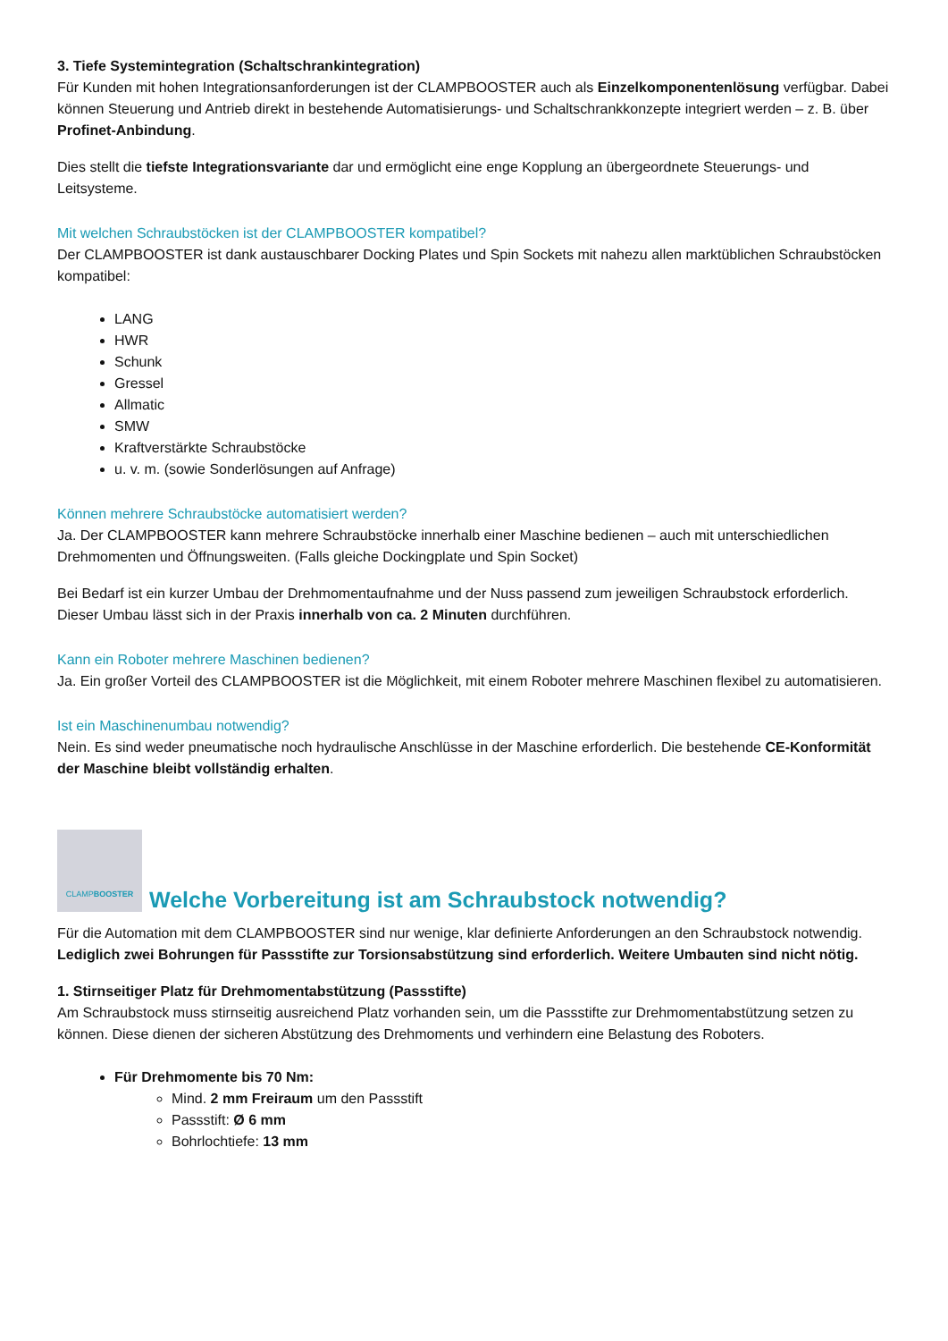3. Tiefe Systemintegration (Schaltschrankintegration)
Für Kunden mit hohen Integrationsanforderungen ist der CLAMPBOOSTER auch als Einzelkomponentenlösung verfügbar. Dabei können Steuerung und Antrieb direkt in bestehende Automatisierungs- und Schaltschrankkonzepte integriert werden – z. B. über Profinet-Anbindung.
Dies stellt die tiefste Integrationsvariante dar und ermöglicht eine enge Kopplung an übergeordnete Steuerungs- und Leitsysteme.
Mit welchen Schraubstöcken ist der CLAMPBOOSTER kompatibel?
Der CLAMPBOOSTER ist dank austauschbarer Docking Plates und Spin Sockets mit nahezu allen marktüblichen Schraubstöcken kompatibel:
LANG
HWR
Schunk
Gressel
Allmatic
SMW
Kraftverstärkte Schraubstöcke
u. v. m. (sowie Sonderlösungen auf Anfrage)
Können mehrere Schraubstöcke automatisiert werden?
Ja. Der CLAMPBOOSTER kann mehrere Schraubstöcke innerhalb einer Maschine bedienen – auch mit unterschiedlichen Drehmomenten und Öffnungsweiten. (Falls gleiche Dockingplate und Spin Socket)
Bei Bedarf ist ein kurzer Umbau der Drehmomentaufnahme und der Nuss passend zum jeweiligen Schraubstock erforderlich. Dieser Umbau lässt sich in der Praxis innerhalb von ca. 2 Minuten durchführen.
Kann ein Roboter mehrere Maschinen bedienen?
Ja. Ein großer Vorteil des CLAMPBOOSTER ist die Möglichkeit, mit einem Roboter mehrere Maschinen flexibel zu automatisieren.
Ist ein Maschinenumbau notwendig?
Nein. Es sind weder pneumatische noch hydraulische Anschlüsse in der Maschine erforderlich. Die bestehende CE-Konformität der Maschine bleibt vollständig erhalten.
CLAMP BOOSTER
Welche Vorbereitung ist am Schraubstock notwendig?
Für die Automation mit dem CLAMPBOOSTER sind nur wenige, klar definierte Anforderungen an den Schraubstock notwendig. Lediglich zwei Bohrungen für Passstifte zur Torsionsabstützung sind erforderlich. Weitere Umbauten sind nicht nötig.
1. Stirnseitiger Platz für Drehmomentabstützung (Passstifte)
Am Schraubstock muss stirnseitig ausreichend Platz vorhanden sein, um die Passstifte zur Drehmomentabstützung setzen zu können. Diese dienen der sicheren Abstützung des Drehmoments und verhindern eine Belastung des Roboters.
Für Drehmomente bis 70 Nm:
Mind. 2 mm Freiraum um den Passstift
Passstift: Ø 6 mm
Bohrlochtiefe: 13 mm